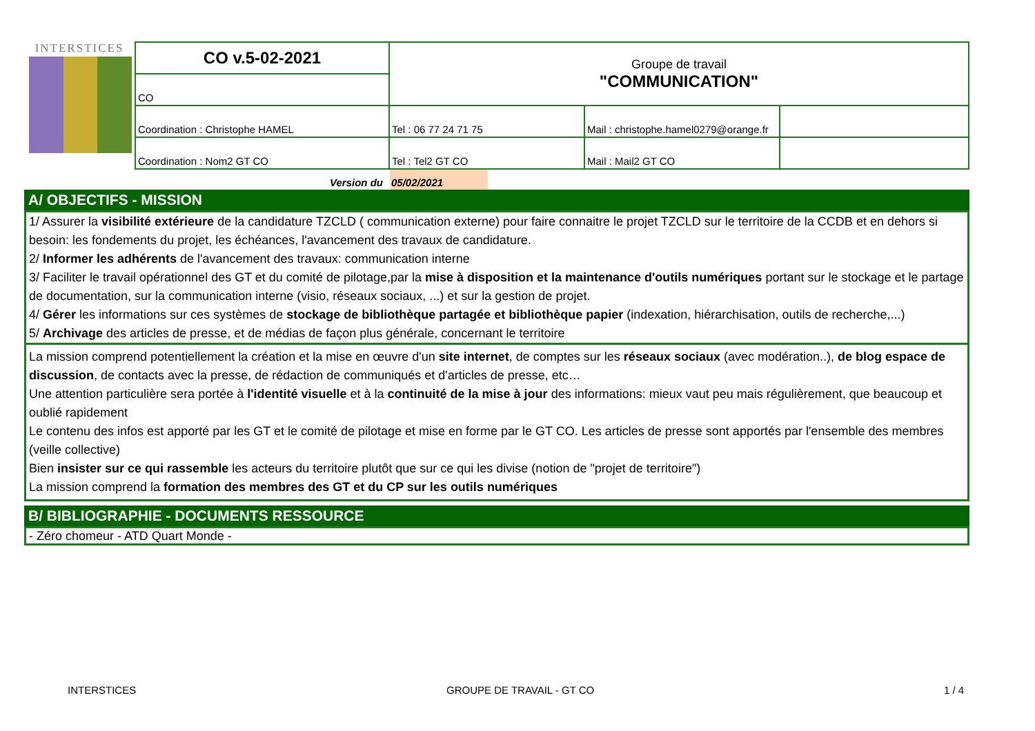INTERSTICES
| CO v.5-02-2021 | Groupe de travail "COMMUNICATION" | | |
| CO | | | |
| Coordination : Christophe HAMEL | Tel : 06 77 24 71 75 | Mail : christophe.hamel0279@orange.fr | |
| Coordination : Nom2 GT CO | Tel : Tel2 GT CO | Mail : Mail2 GT CO | |
Version du 05/02/2021
A/ OBJECTIFS - MISSION
1/ Assurer la visibilité extérieure de la candidature TZCLD ( communication externe) pour faire connaitre le projet TZCLD sur le territoire de la CCDB et en dehors si besoin: les fondements du projet, les échéances, l'avancement des travaux de candidature.
2/ Informer les adhérents de l'avancement des travaux: communication interne
3/ Faciliter le travail opérationnel des GT et du comité de pilotage,par la mise à disposition et la maintenance d'outils numériques portant sur le stockage et le partage de documentation, sur la communication interne (visio, réseaux sociaux, ...) et sur la gestion de projet.
4/ Gérer les informations sur ces systèmes de stockage de bibliothèque partagée et bibliothèque papier (indexation, hiérarchisation, outils de recherche,...)
5/ Archivage des articles de presse, et de médias de façon plus générale, concernant le territoire
La mission comprend potentiellement la création et la mise en œuvre d'un site internet, de comptes sur les réseaux sociaux (avec modération..), de blog espace de discussion, de contacts avec la presse, de rédaction de communiqués et d'articles de presse, etc…
Une attention particulière sera portée à l'identité visuelle et à la continuité de la mise à jour des informations: mieux vaut peu mais régulièrement, que beaucoup et oublié rapidement
Le contenu des infos est apporté par les GT et le comité de pilotage et mise en forme par le GT CO. Les articles de presse sont apportés par l'ensemble des membres (veille collective)
Bien insister sur ce qui rassemble les acteurs du territoire plutôt que sur ce qui les divise (notion de "projet de territoire")
La mission comprend la formation des membres des GT et du CP sur les outils numériques
B/ BIBLIOGRAPHIE - DOCUMENTS RESSOURCE
- Zéro chomeur - ATD Quart Monde -
INTERSTICES GROUPE DE TRAVAIL - GT CO 1 / 4